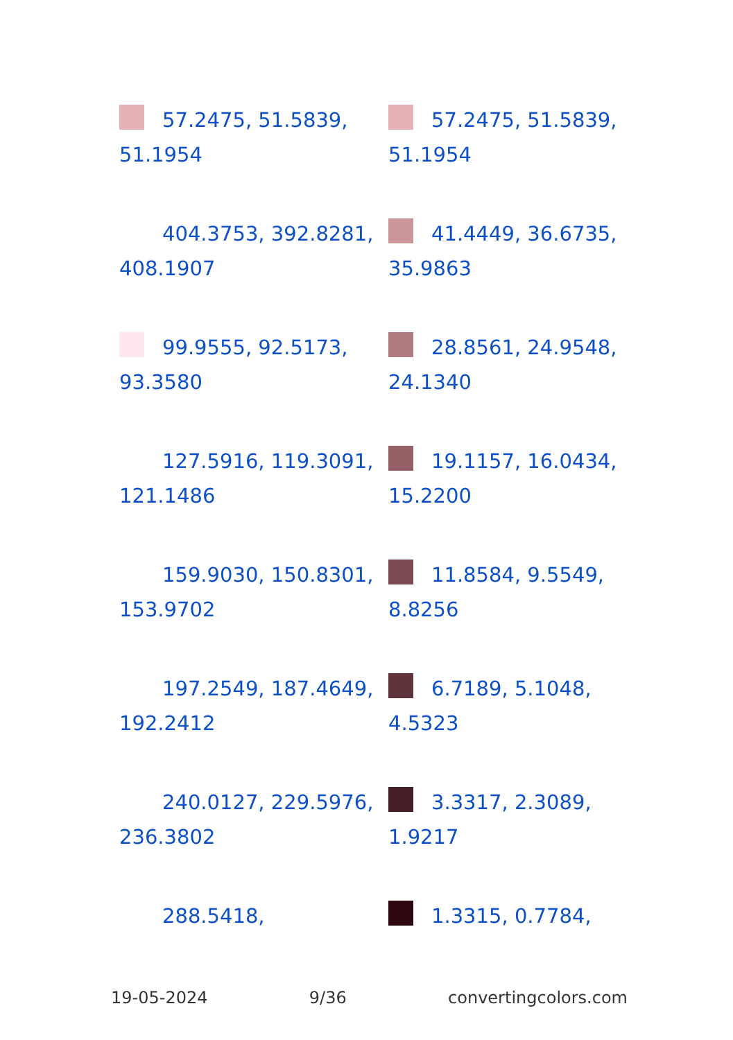57.2475, 51.5839, 51.1954
57.2475, 51.5839, 51.1954
404.3753, 392.8281, 408.1907
41.4449, 36.6735, 35.9863
99.9555, 92.5173, 93.3580
28.8561, 24.9548, 24.1340
127.5916, 119.3091, 121.1486
19.1157, 16.0434, 15.2200
159.9030, 150.8301, 153.9702
11.8584, 9.5549, 8.8256
197.2549, 187.4649, 192.2412
6.7189, 5.1048, 4.5323
240.0127, 229.5976, 236.3802
3.3317, 2.3089, 1.9217
288.5418,
1.3315, 0.7784,
19-05-2024 9/36 convertingcolors.com